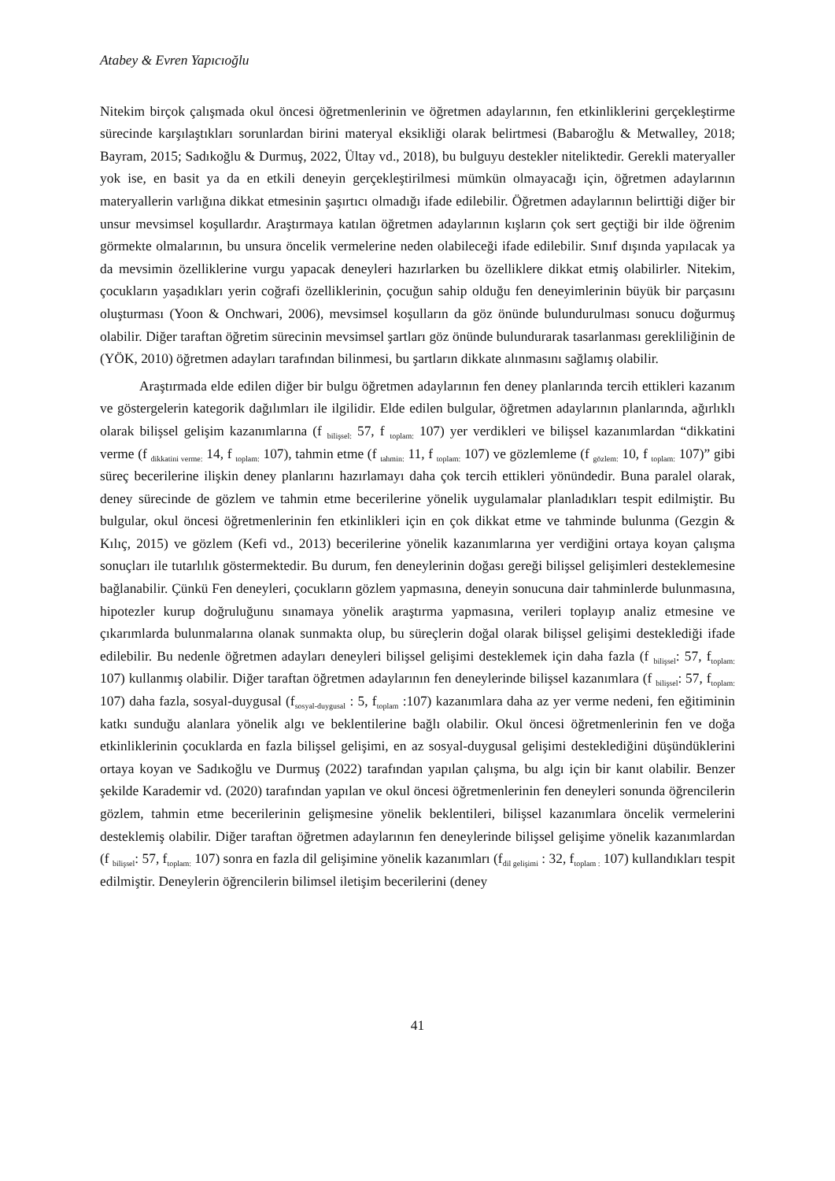Atabey & Evren Yapıcıoğlu
Nitekim birçok çalışmada okul öncesi öğretmenlerinin ve öğretmen adaylarının, fen etkinliklerini gerçekleştirme sürecinde karşılaştıkları sorunlardan birini materyal eksikliği olarak belirtmesi (Babaroğlu & Metwalley, 2018; Bayram, 2015; Sadıkoğlu & Durmuş, 2022, Ültay vd., 2018), bu bulguyu destekler niteliktedir. Gerekli materyaller yok ise, en basit ya da en etkili deneyin gerçekleştirilmesi mümkün olmayacağı için, öğretmen adaylarının materyallerin varlığına dikkat etmesinin şaşırtıcı olmadığı ifade edilebilir. Öğretmen adaylarının belirttiği diğer bir unsur mevsimsel koşullardır. Araştırmaya katılan öğretmen adaylarının kışların çok sert geçtiği bir ilde öğrenim görmekte olmalarının, bu unsura öncelik vermelerine neden olabileceği ifade edilebilir. Sınıf dışında yapılacak ya da mevsimin özelliklerine vurgu yapacak deneyleri hazırlarken bu özelliklere dikkat etmiş olabilirler. Nitekim, çocukların yaşadıkları yerin coğrafi özelliklerinin, çocuğun sahip olduğu fen deneyimlerinin büyük bir parçasını oluşturması (Yoon & Onchwari, 2006), mevsimsel koşulların da göz önünde bulundurulması sonucu doğurmuş olabilir. Diğer taraftan öğretim sürecinin mevsimsel şartları göz önünde bulundurarak tasarlanması gerekliliğinin de (YÖK, 2010) öğretmen adayları tarafından bilinmesi, bu şartların dikkate alınmasını sağlamış olabilir.
Araştırmada elde edilen diğer bir bulgu öğretmen adaylarının fen deney planlarında tercih ettikleri kazanım ve göstergelerin kategorik dağılımları ile ilgilidir. Elde edilen bulgular, öğretmen adaylarının planlarında, ağırlıklı olarak bilişsel gelişim kazanımlarına (f <sub>bilişsel:</sub> 57, f <sub>toplam:</sub> 107) yer verdikleri ve bilişsel kazanımlardan “dikkatini verme (f <sub>dikkatini verme:</sub> 14, f <sub>toplam:</sub> 107), tahmin etme (f <sub>tahmin:</sub> 11, f <sub>toplam:</sub> 107) ve gözlemleme (f <sub>gözlem:</sub> 10, f <sub>toplam:</sub> 107)” gibi süreç becerilerine ilişkin deney planlarını hazırlamayı daha çok tercih ettikleri yönündedir. Buna paralel olarak, deney sürecinde de gözlem ve tahmin etme becerilerine yönelik uygulamalar planladıkları tespit edilmiştir. Bu bulgular, okul öncesi öğretmenlerinin fen etkinlikleri için en çok dikkat etme ve tahminde bulunma (Gezgin & Kılıç, 2015) ve gözlem (Kefi vd., 2013) becerilerine yönelik kazanımlarına yer verdiğini ortaya koyan çalışma sonuçları ile tutarlılık göstermektedir. Bu durum, fen deneylerinin doğası gereği bilişsel gelişimleri desteklemesine bağlanabilir. Çünkü Fen deneyleri, çocukların gözlem yapmasına, deneyin sonucuna dair tahminlerde bulunmasına, hipotezler kurup doğruluğunu sınamaya yönelik araştırma yapmasına, verileri toplayıp analiz etmesine ve çıkarımlarda bulunmalarına olanak sunmakta olup, bu süreçlerin doğal olarak bilişsel gelişimi desteklediği ifade edilebilir. Bu nedenle öğretmen adayları deneyleri bilişsel gelişimi desteklemek için daha fazla (f <sub>bilişsel</sub>: 57, f<sub>toplam:</sub> 107) kullanmış olabilir. Diğer taraftan öğretmen adaylarının fen deneylerinde bilişsel kazanımlara (f <sub>bilişsel</sub>: 57, f<sub>toplam:</sub> 107) daha fazla, sosyal-duygusal (f<sub>sosyal-duygusal</sub> : 5, f<sub>toplam</sub> :107) kazanımlara daha az yer verme nedeni, fen eğitiminin katkı sunduğu alanlara yönelik algı ve beklentilerine bağlı olabilir. Okul öncesi öğretmenlerinin fen ve doğa etkinliklerinin çocuklarda en fazla bilişsel gelişimi, en az sosyal-duygusal gelişimi desteklediğini düşündüklerini ortaya koyan ve Sadıkoğlu ve Durmuş (2022) tarafından yapılan çalışma, bu algı için bir kanıt olabilir. Benzer şekilde Karademir vd. (2020) tarafından yapılan ve okul öncesi öğretmenlerinin fen deneyleri sonunda öğrencilerin gözlem, tahmin etme becerilerinin gelişmesine yönelik beklentileri, bilişsel kazanımlara öncelik vermelerini desteklemiş olabilir. Diğer taraftan öğretmen adaylarının fen deneylerinde bilişsel gelişime yönelik kazanımlardan (f <sub>bilişsel</sub>: 57, f<sub>toplam:</sub> 107) sonra en fazla dil gelişimine yönelik kazanımları (f<sub>dil gelişimi</sub> : 32, f<sub>toplam :</sub> 107) kullandıkları tespit edilmiştir. Deneylerin öğrencilerin bilimsel iletişim becerilerini (deney
41